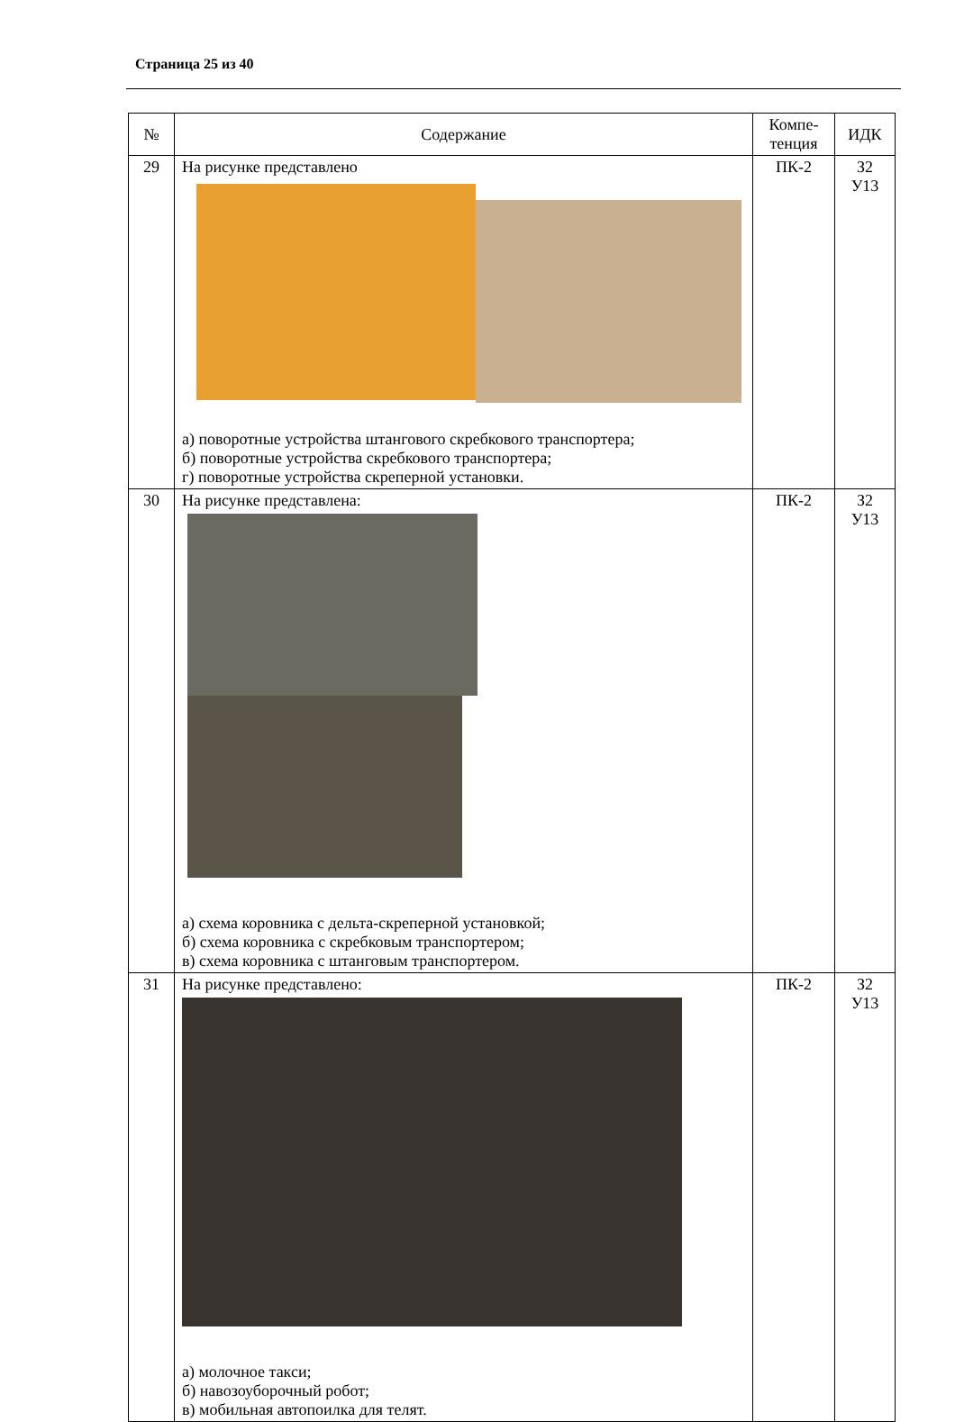Страница 25 из 40
| № | Содержание | Компе- тенция | ИДК |
| --- | --- | --- | --- |
| 29 | На рисунке представлено а) поворотные устройства штангового скребкового транспортера; б) поворотные устройства скребкового транспортера; г) поворотные устройства скреперной установки. | ПК-2 | З2 У13 |
| 30 | На рисунке представлена: а) схема коровника с дельта-скреперной установкой; б) схема коровника с скребковым транспортером; в) схема коровника с штанговым транспортером. | ПК-2 | З2 У13 |
| 31 | На рисунке представлено: а) молочное такси; б) навозоуборочный робот; в) мобильная автопоилка для телят. | ПК-2 | З2 У13 |